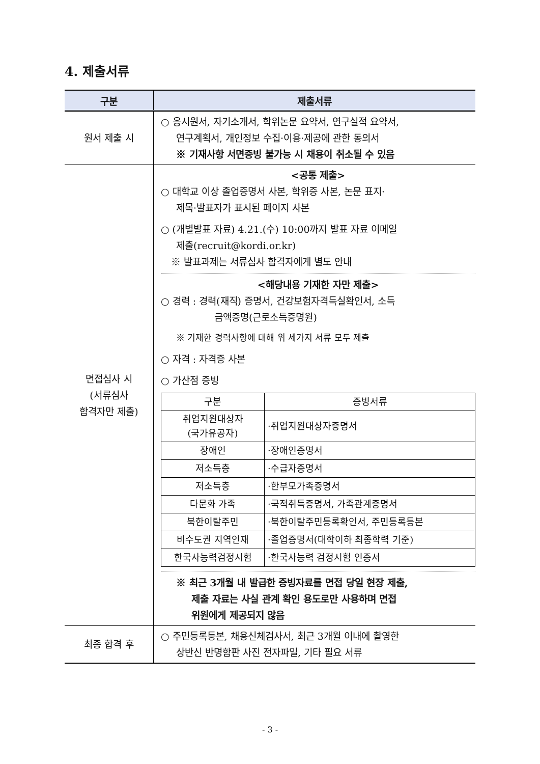4. 제출서류
| 구분 | 제출서류 |
| --- | --- |
| 원서 제출 시 | ○ 응시원서, 자기소개서, 학위논문 요약서, 연구실적 요약서, 연구계획서, 개인정보 수집·이용·제공에 관한 동의서 ※ 기재사항 서면증빙 불가능 시 채용이 취소될 수 있음 |
| 면접심사 시 (서류심사 합격자만 제출) | <공통 제출> ○ 대학교 이상 졸업증명서 사본, 학위증 사본, 논문 표지· 제목·발표자가 표시된 페이지 사본 ○ (개별발표 자료) 4.21.(수) 10:00까지 발표 자료 이메일 제출(recruit@kordi.or.kr) ※ 발표과제는 서류심사 합격자에게 별도 안내 <해당내용 기재한 자만 제출> ○ 경력 : 경력(재직) 증명서, 건강보험자격득실확인서, 소득 금액증명(근로소득증명원) ※ 기재한 경력사항에 대해 위 세가지 서류 모두 제출 ○ 자격 : 자격증 사본 ○ 가산점 증빙 / 구분 / 증빙서류 / / --- / --- / / 취업지원대상자 (국가유공자) / ·취업지원대상자증명서 / / 장애인 / ·장애인증명서 / / 저소득층 / ·수급자증명서 / / 저소득층 / ·한부모가족증명서 / / 다문화 가족 / ·국적취득증명서, 가족관계증명서 / / 북한이탈주민 / ·북한이탈주민등록확인서, 주민등록등본 / / 비수도권 지역인재 / ·졸업증명서(대학이하 최종학력 기준) / / 한국사능력검정시험 / ·한국사능력 검정시험 인증서 / ※ 최근 3개월 내 발급한 증빙자료를 면접 당일 현장 제출, 제출 자료는 사실 관계 확인 용도로만 사용하며 면접 위원에게 제공되지 않음 |
| 최종 합격 후 | ○ 주민등록등본, 채용신체검사서, 최근 3개월 이내에 촬영한 상반신 반명함판 사진 전자파일, 기타 필요 서류 |
- 3 -